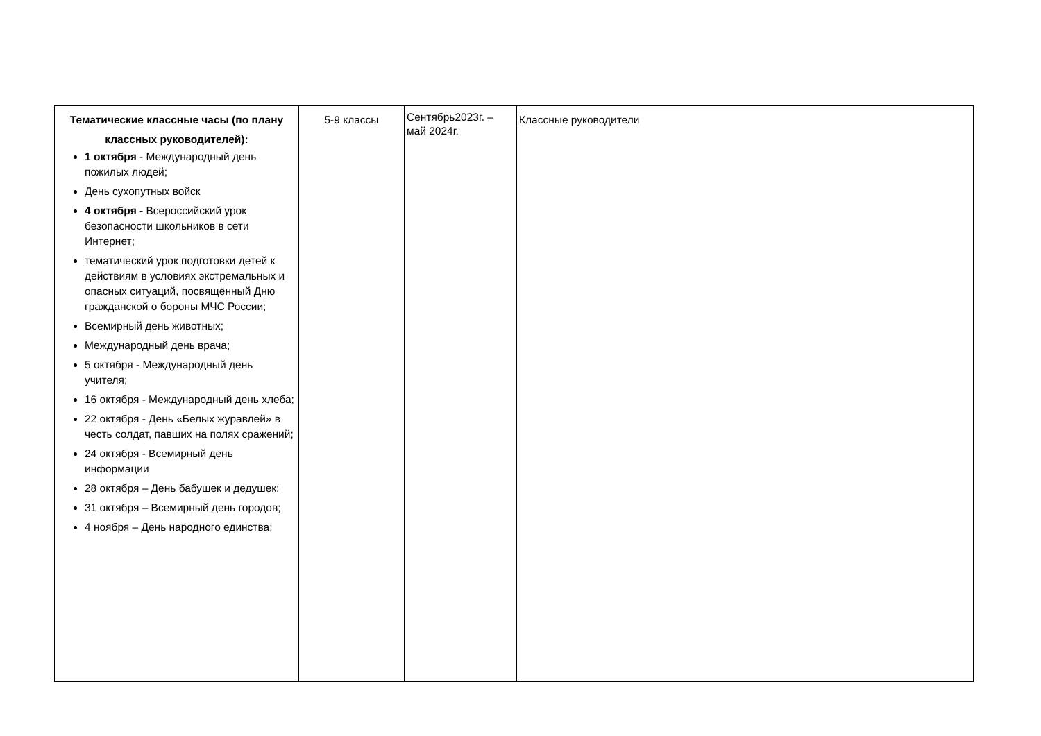| Тематические классные часы (по плану классных руководителей): 1 октября - Международный день пожилых людей; День сухопутных войск 4 октября - Всероссийский урок безопасности школьников в сети Интернет; тематический урок подготовки детей к действиям в условиях экстремальных и опасных ситуаций, посвящённый Дню гражданской о бороны МЧС России; Всемирный день животных; Международный день врача; 5 октября - Международный день учителя; 16 октября - Международный день хлеба; 22 октября - День «Белых журавлей» в честь солдат, павших на полях сражений; 24 октября - Всемирный день информации 28 октября – День бабушек и дедушек; 31 октября – Всемирный день городов; 4 ноября – День народного единства; | 5-9 классы | Сентябрь2023г. – май 2024г. | Классные руководители |